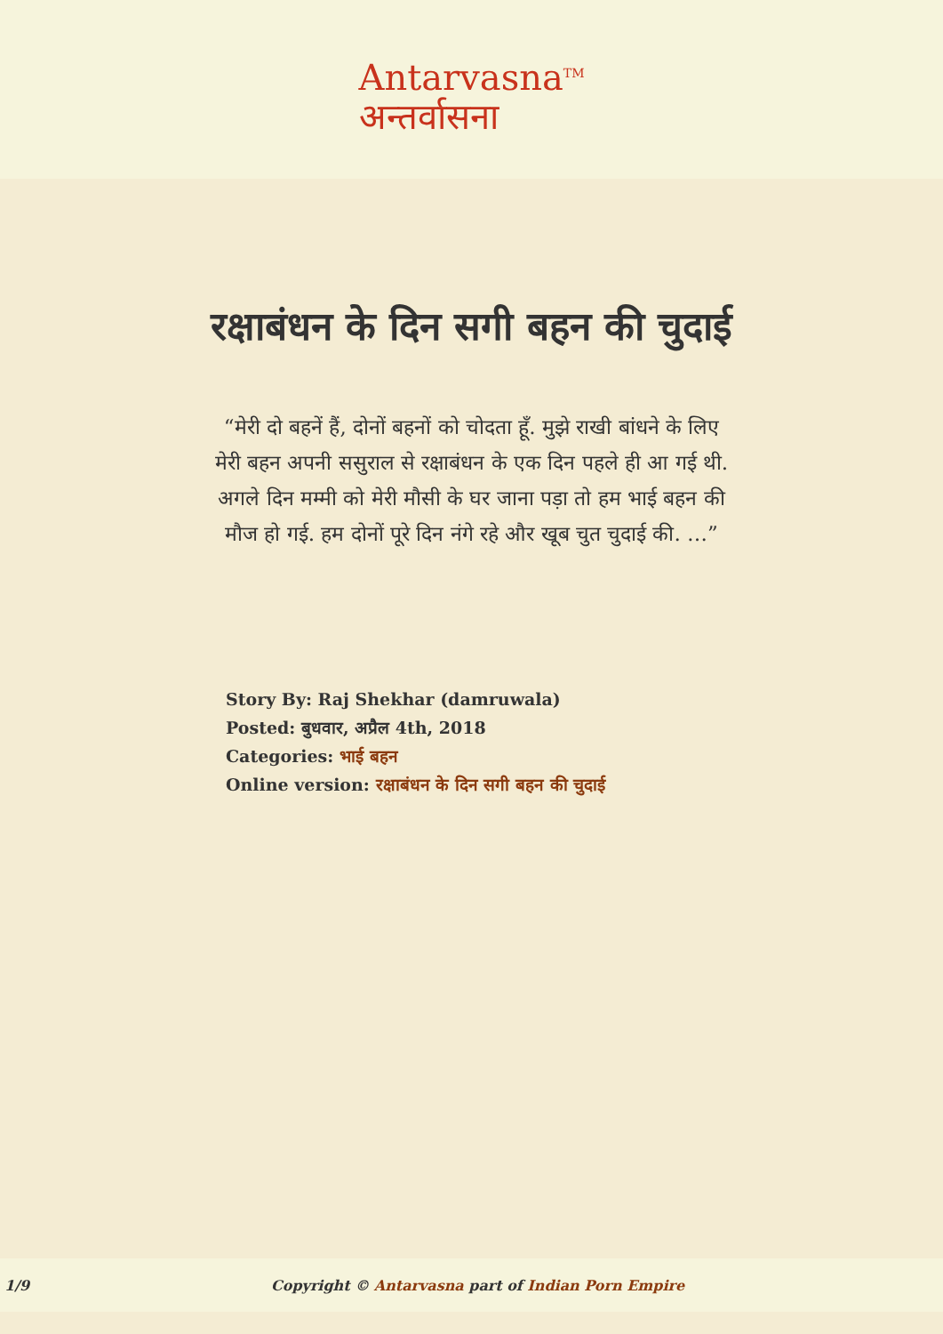Antarvasna<sup>TM</sup>
अन्तर्वासना
रक्षाबंधन के दिन सगी बहन की चुदाई
“मेरी दो बहनें हैं, दोनों बहनों को चोदता हूँ. मुझे राखी बांधने के लिए मेरी बहन अपनी ससुराल से रक्षाबंधन के एक दिन पहले ही आ गई थी. अगले दिन मम्मी को मेरी मौसी के घर जाना पड़ा तो हम भाई बहन की मौज हो गई. हम दोनों पूरे दिन नंगे रहे और खूब चुत चुदाई की. …”
Story By: Raj Shekhar (damruwala)
Posted: बुधवार, अप्रैल 4th, 2018
Categories: भाई बहन
Online version: रक्षाबंधन के दिन सगी बहन की चुदाई
1/9 Copyright © Antarvasna part of Indian Porn Empire